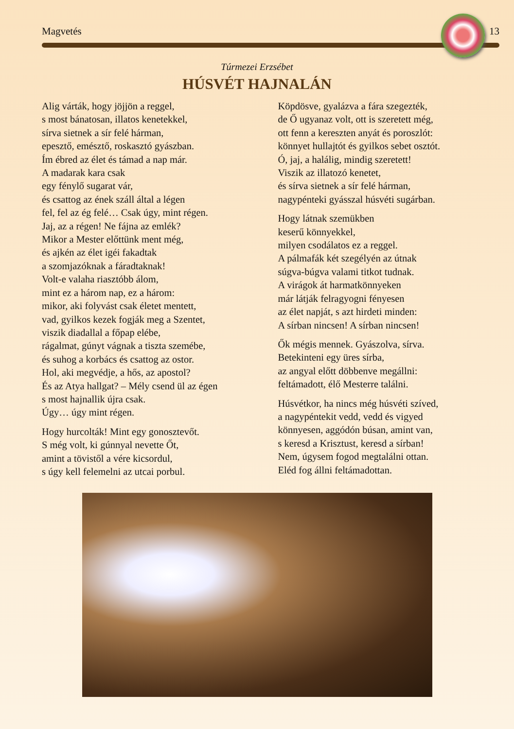Magvetés 13
Túrmezei Erzsébet
HÚSVÉT HAJNALÁN
Alig várták, hogy jöjjön a reggel,
s most bánatosan, illatos kenetekkel,
sírva sietnek a sír felé hárman,
epesztő, emésztő, roskasztó gyászban.
Ím ébred az élet és támad a nap már.
A madarak kara csak
egy fénylő sugarat vár,
és csattog az ének száll által a légen
fel, fel az ég felé… Csak úgy, mint régen.
Jaj, az a régen! Ne fájna az emlék?
Mikor a Mester előttünk ment még,
és ajkén az élet igéi fakadtak
a szomjazóknak a fáradtaknak!
Volt-e valaha riasztóbb álom,
mint ez a három nap, ez a három:
mikor, aki folyvást csak életet mentett,
vad, gyilkos kezek fogják meg a Szentet,
viszik diadallal a főpap elébe,
rágalmat, gúnyt vágnak a tiszta szemébe,
és suhog a korbács és csattog az ostor.
Hol, aki megvédje, a hős, az apostol?
És az Atya hallgat? – Mély csend ül az égen
s most hajnallik újra csak.
Úgy… úgy mint régen.
Hogy hurcolták! Mint egy gonosztevőt.
S még volt, ki gúnnyal nevette Őt,
amint a tövistől a vére kicsordul,
s úgy kell felemelni az utcai porbul.
Köpdösve, gyalázva a fára szegezték,
de Ő ugyanaz volt, ott is szeretett még,
ott fenn a kereszten anyát és poroszlót:
könnyet hullajtót és gyilkos sebet osztót.
Ó, jaj, a halálig, mindig szeretett!
Viszik az illatozó kenetet,
és sírva sietnek a sír felé hárman,
nagypénteki gyásszal húsvéti sugárban.
Hogy látnak szemükben
keserű könnyekkel,
milyen csodálatos ez a reggel.
A pálmafák két szegélyén az útnak
súgva-búgva valami titkot tudnak.
A virágok át harmatkönnyeken
már látják felragyogni fényesen
az élet napját, s azt hirdeti minden:
A sírban nincsen! A sírban nincsen!
Ők mégis mennek. Gyászolva, sírva.
Betekinteni egy üres sírba,
az angyal előtt döbbenve megállni:
feltámadott, élő Mesterre találni.
Húsvétkor, ha nincs még húsvéti szíved,
a nagypéntekit vedd, vedd és vigyed
könnyesen, aggódón búsan, amint van,
s keresd a Krisztust, keresd a sírban!
Nem, úgysem fogod megtalálni ottan.
Eléd fog állni feltámadottan.